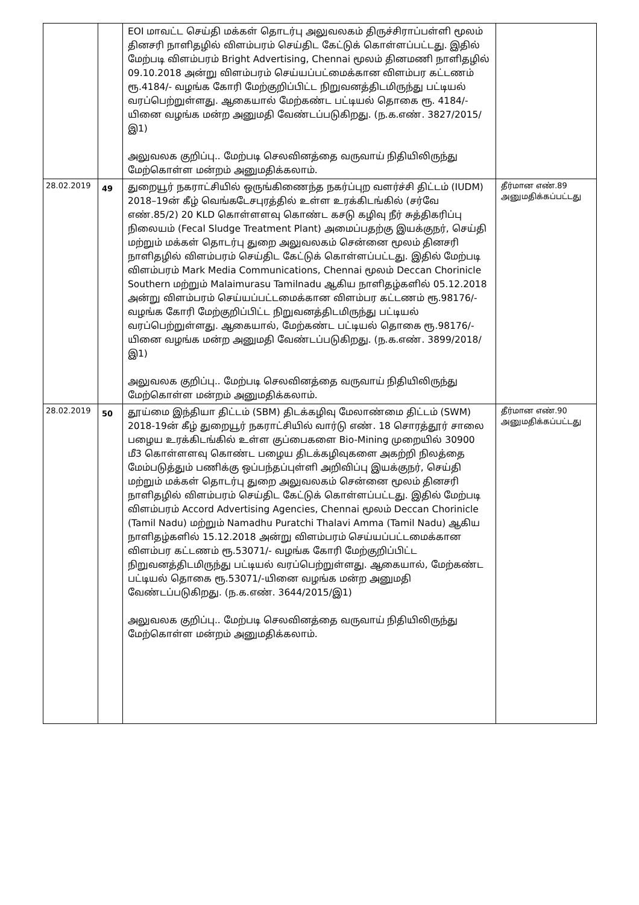| | | EOI மாவட்ட செய்தி மக்கள் தொடர்பு அலுவலகம் திருச்சிராப்பள்ளி மூலம் தினசரி நாளிதழில் விளம்பரம் செய்திட கேட்டுக் கொள்ளப்பட்டது. இதில் மேற்படி விளம்பரம் Bright Advertising, Chennai மூலம் தினமணி நாளிதழில் 09.10.2018 அன்று விளம்பரம் செய்யப்பட்மைக்கான விளம்பர கட்டணம் ரூ.4184/- வழங்க கோரி மேற்குறிப்பிட்ட நிறுவனத்திடமிருந்து பட்டியல் வரப்பெற்றுள்ளது. ஆகையால் மேற்கண்ட பட்டியல் தொகை ரூ. 4184/-யினை வழங்க மன்ற அனுமதி வேண்டப்படுகிறது. (ந.க.எண். 3827/2015/இ1) அலுவலக குறிப்பு.. மேற்படி செலவினத்தை வருவாய் நிதியிலிருந்து மேற்கொள்ள மன்றம் அனுமதிக்கலாம். | |
| 28.02.2019 | 49 | துறையூர் நகராட்சியில் ஒருங்கிணைந்த நகர்ப்புற வளர்ச்சி திட்டம் (IUDM) 2018–19ன் கீழ் வெங்கடேசபுரத்தில் உள்ள உரக்கிடங்கில் (சர்வே எண்.85/2) 20 KLD கொள்ளளவு கொண்ட கசடு கழிவு நீர் சுத்திகரிப்பு நிலையம் (Fecal Sludge Treatment Plant) அமைப்பதற்கு இயக்குநர், செய்தி மற்றும் மக்கள் தொடர்பு துறை அலுவலகம் சென்னை மூலம் தினசரி நாளிதழில் விளம்பரம் செய்திட கேட்டுக் கொள்ளப்பட்டது. இதில் மேற்படி விளம்பரம் Mark Media Communications, Chennai மூலம் Deccan Chorinicle Southern மற்றும் Malaimurasu Tamilnadu ஆகிய நாளிதழ்களில் 05.12.2018 அன்று விளம்பரம் செய்யப்பட்டமைக்கான விளம்பர கட்டணம் ரூ.98176/- வழங்க கோரி மேற்குறிப்பிட்ட நிறுவனத்திடமிருந்து பட்டியல் வரப்பெற்றுள்ளது. ஆகையால், மேற்கண்ட பட்டியல் தொகை ரூ.98176/-யினை வழங்க மன்ற அனுமதி வேண்டப்படுகிறது. (ந.க.எண். 3899/2018/இ1) அலுவலக குறிப்பு.. மேற்படி செலவினத்தை வருவாய் நிதியிலிருந்து மேற்கொள்ள மன்றம் அனுமதிக்கலாம். | தீர்மான எண்.89 அனுமதிக்கப்பட்டது |
| 28.02.2019 | 50 | தூய்மை இந்தியா திட்டம் (SBM) திடக்கழிவு மேலாண்மை திட்டம் (SWM) 2018-19ன் கீழ் துறையூர் நகராட்சியில் வார்டு எண். 18 சொரத்தூர் சாலை பழைய உரக்கிடங்கில் உள்ள குப்பைகளை Bio-Mining முறையில் 30900 மீ3 கொள்ளளவு கொண்ட பழைய திடக்கழிவுகளை அகற்றி நிலத்தை மேம்படுத்தும் பணிக்கு ஒப்பந்தப்புள்ளி அறிவிப்பு இயக்குநர், செய்தி மற்றும் மக்கள் தொடர்பு துறை அலுவலகம் சென்னை மூலம் தினசரி நாளிதழில் விளம்பரம் செய்திட கேட்டுக் கொள்ளப்பட்டது. இதில் மேற்படி விளம்பரம் Accord Advertising Agencies, Chennai மூலம் Deccan Chorinicle (Tamil Nadu) மற்றும் Namadhu Puratchi Thalavi Amma (Tamil Nadu) ஆகிய நாளிதழ்களில் 15.12.2018 அன்று விளம்பரம் செய்யப்பட்டமைக்கான விளம்பர கட்டணம் ரூ.53071/- வழங்க கோரி மேற்குறிப்பிட்ட நிறுவனத்திடமிருந்து பட்டியல் வரப்பெற்றுள்ளது. ஆகையால், மேற்கண்ட பட்டியல் தொகை ரூ.53071/-யினை வழங்க மன்ற அனுமதி வேண்டப்படுகிறது. (ந.க.எண். 3644/2015/இ1) அலுவலக குறிப்பு.. மேற்படி செலவினத்தை வருவாய் நிதியிலிருந்து மேற்கொள்ள மன்றம் அனுமதிக்கலாம். | தீர்மான எண்.90 அனுமதிக்கப்பட்டது |